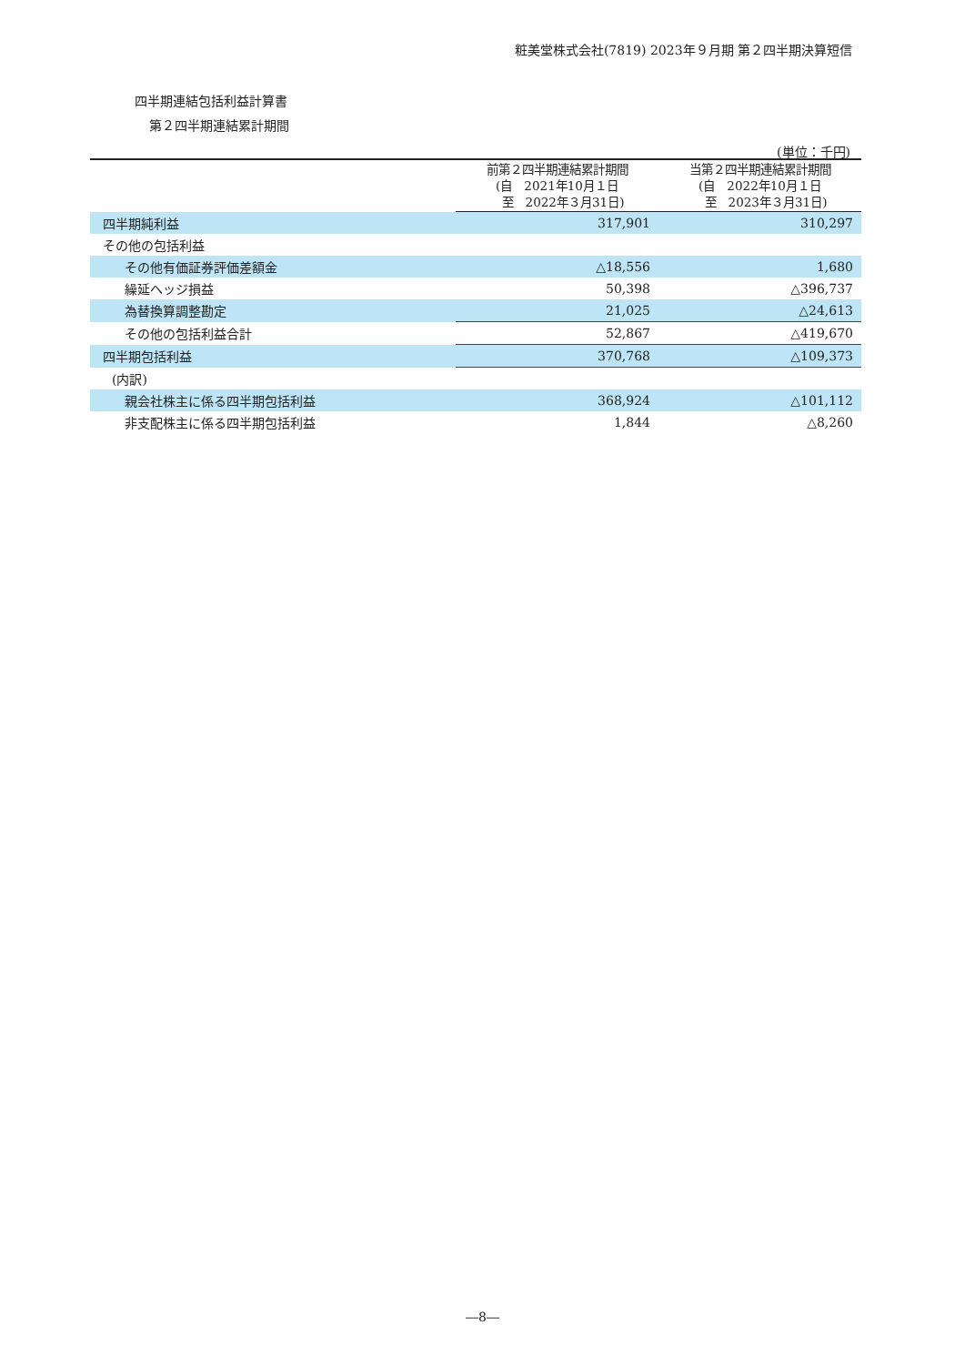粧美堂株式会社(7819) 2023年９月期 第２四半期決算短信
四半期連結包括利益計算書
第２四半期連結累計期間
(単位：千円)
| | 前第２四半期連結累計期間 (自 2021年10月１日 至 2022年３月31日) | 当第２四半期連結累計期間 (自 2022年10月１日 至 2023年３月31日) |
| --- | --- | --- |
| 四半期純利益 | 317,901 | 310,297 |
| その他の包括利益 | | |
| その他有価証券評価差額金 | △18,556 | 1,680 |
| 繰延ヘッジ損益 | 50,398 | △396,737 |
| 為替換算調整勘定 | 21,025 | △24,613 |
| その他の包括利益合計 | 52,867 | △419,670 |
| 四半期包括利益 | 370,768 | △109,373 |
| (内訳) | | |
| 親会社株主に係る四半期包括利益 | 368,924 | △101,112 |
| 非支配株主に係る四半期包括利益 | 1,844 | △8,260 |
―8―